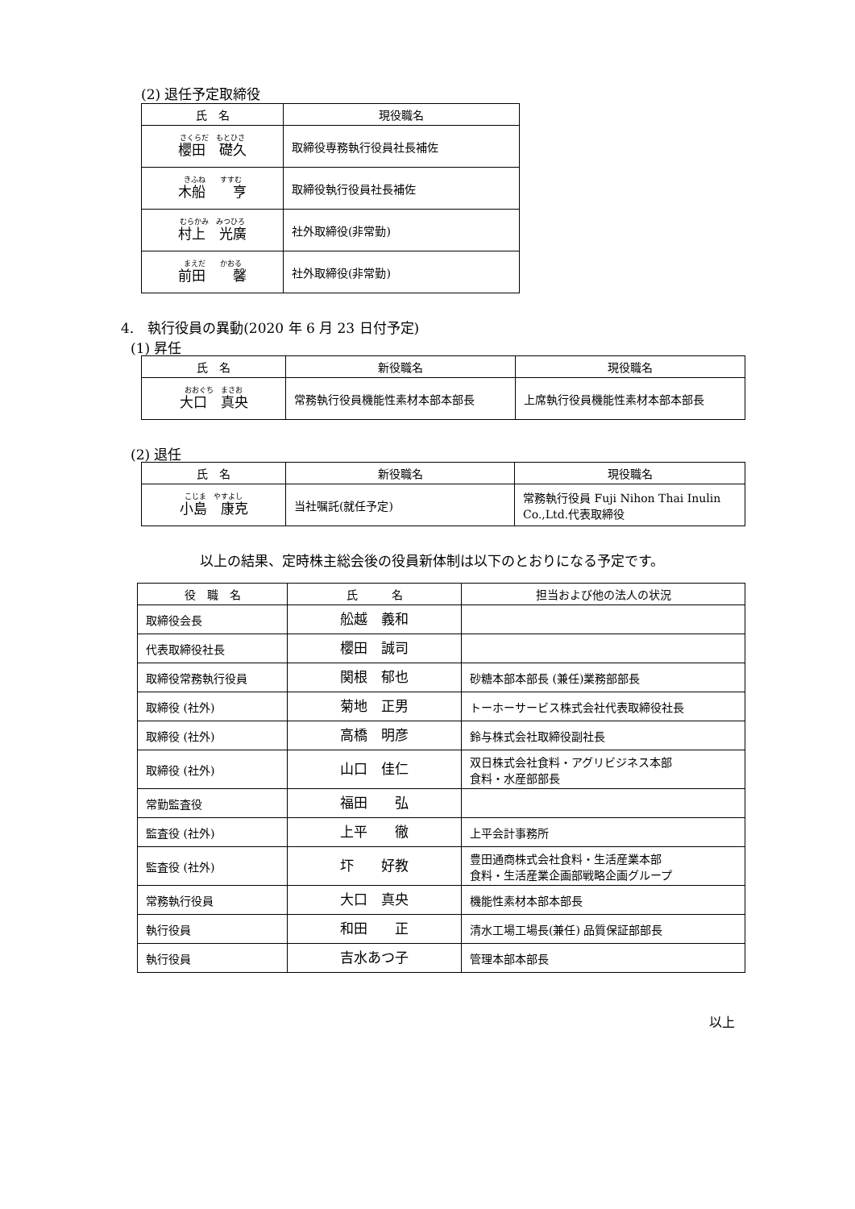(2) 退任予定取締役
| 氏 名 | 現役職名 |
| --- | --- |
| さくらだ もとひさ 櫻田 礎久 | 取締役専務執行役員社長補佐 |
| きふね すすむ 木船 亨 | 取締役執行役員社長補佐 |
| むらかみ みつひろ 村上 光廣 | 社外取締役(非常勤) |
| まえだ かおる 前田 馨 | 社外取締役(非常勤) |
4.　執行役員の異動(2020 年 6 月 23 日付予定)
(1) 昇任
| 氏 名 | 新役職名 | 現役職名 |
| --- | --- | --- |
| おおぐち まさお 大口 真央 | 常務執行役員機能性素材本部本部長 | 上席執行役員機能性素材本部本部長 |
(2) 退任
| 氏 名 | 新役職名 | 現役職名 |
| --- | --- | --- |
| こじま やすよし 小島 康克 | 当社嘱託(就任予定) | 常務執行役員 Fuji Nihon Thai Inulin Co.,Ltd.代表取締役 |
以上の結果、定時株主総会後の役員新体制は以下のとおりになる予定です。
| 役 職 名 | 氏 名 | 担当および他の法人の状況 |
| --- | --- | --- |
| 取締役会長 | 舩越 義和 | |
| 代表取締役社長 | 櫻田 誠司 | |
| 取締役常務執行役員 | 関根 郁也 | 砂糖本部本部長 (兼任)業務部部長 |
| 取締役 (社外) | 菊地 正男 | トーホーサービス株式会社代表取締役社長 |
| 取締役 (社外) | 高橋 明彦 | 鈴与株式会社取締役副社長 |
| 取締役 (社外) | 山口 佳仁 | 双日株式会社食料・アグリビジネス本部 食料・水産部部長 |
| 常勤監査役 | 福田 弘 | |
| 監査役 (社外) | 上平 徹 | 上平会計事務所 |
| 監査役 (社外) | 圷 好教 | 豊田通商株式会社食料・生活産業本部 食料・生活産業企画部戦略企画グループ |
| 常務執行役員 | 大口 真央 | 機能性素材本部本部長 |
| 執行役員 | 和田 正 | 清水工場工場長(兼任) 品質保証部部長 |
| 執行役員 | 吉水あつ子 | 管理本部本部長 |
以上